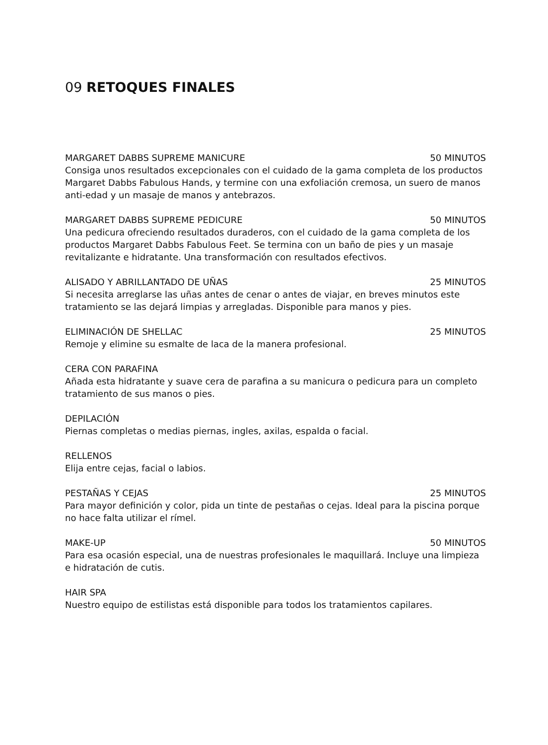09 RETOQUES FINALES
MARGARET DABBS SUPREME MANICURE 50 MINUTOS
Consiga unos resultados excepcionales con el cuidado de la gama completa de los productos Margaret Dabbs Fabulous Hands, y termine con una exfoliación cremosa, un suero de manos anti-edad y un masaje de manos y antebrazos.
MARGARET DABBS SUPREME PEDICURE 50 MINUTOS
Una pedicura ofreciendo resultados duraderos, con el cuidado de la gama completa de los productos Margaret Dabbs Fabulous Feet. Se termina con un baño de pies y un masaje revitalizante e hidratante. Una transformación con resultados efectivos.
ALISADO Y ABRILLANTADO DE UÑAS 25 MINUTOS
Si necesita arreglarse las uñas antes de cenar o antes de viajar, en breves minutos este tratamiento se las dejará limpias y arregladas. Disponible para manos y pies.
ELIMINACIÓN DE SHELLAC 25 MINUTOS
Remoje y elimine su esmalte de laca de la manera profesional.
CERA CON PARAFINA
Añada esta hidratante y suave cera de parafina a su manicura o pedicura para un completo tratamiento de sus manos o pies.
DEPILACIÓN
Piernas completas o medias piernas, ingles, axilas, espalda o facial.
RELLENOS
Elija entre cejas, facial o labios.
PESTAÑAS Y CEJAS 25 MINUTOS
Para mayor definición y color, pida un tinte de pestañas o cejas. Ideal para la piscina porque no hace falta utilizar el rímel.
MAKE-UP 50 MINUTOS
Para esa ocasión especial, una de nuestras profesionales le maquillará. Incluye una limpieza e hidratación de cutis.
HAIR SPA
Nuestro equipo de estilistas está disponible para todos los tratamientos capilares.